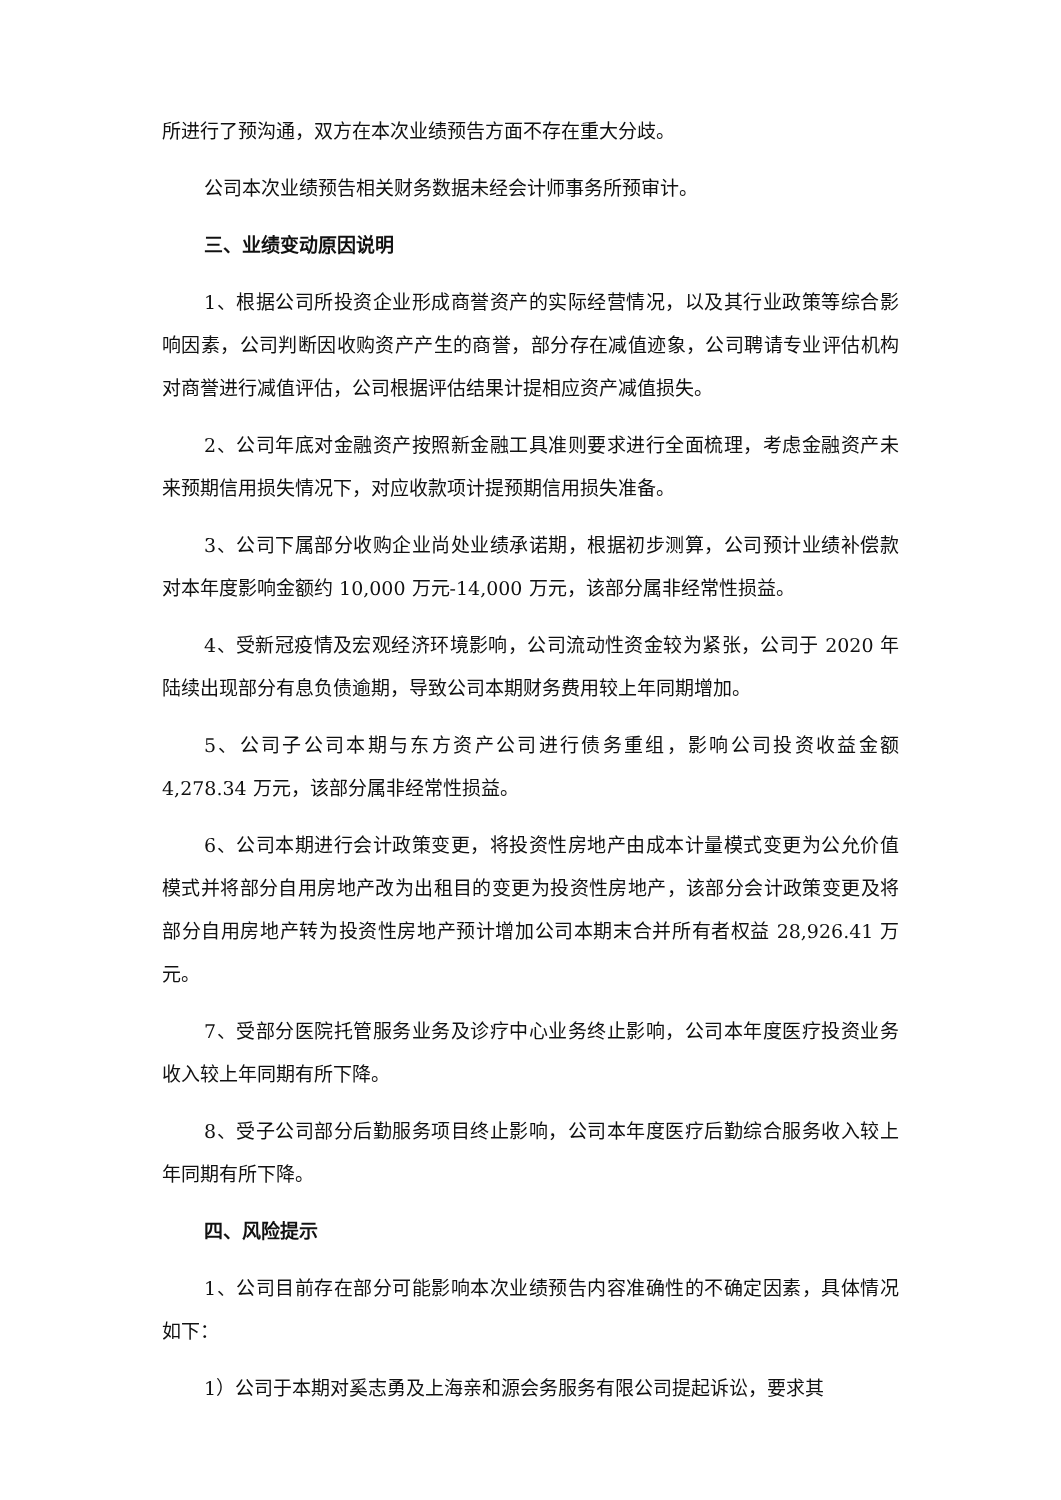所进行了预沟通，双方在本次业绩预告方面不存在重大分歧。
公司本次业绩预告相关财务数据未经会计师事务所预审计。
三、业绩变动原因说明
1、根据公司所投资企业形成商誉资产的实际经营情况，以及其行业政策等综合影响因素，公司判断因收购资产产生的商誉，部分存在减值迹象，公司聘请专业评估机构对商誉进行减值评估，公司根据评估结果计提相应资产减值损失。
2、公司年底对金融资产按照新金融工具准则要求进行全面梳理，考虑金融资产未来预期信用损失情况下，对应收款项计提预期信用损失准备。
3、公司下属部分收购企业尚处业绩承诺期，根据初步测算，公司预计业绩补偿款对本年度影响金额约 10,000 万元-14,000 万元，该部分属非经常性损益。
4、受新冠疫情及宏观经济环境影响，公司流动性资金较为紧张，公司于 2020 年陆续出现部分有息负债逾期，导致公司本期财务费用较上年同期增加。
5、公司子公司本期与东方资产公司进行债务重组，影响公司投资收益金额 4,278.34 万元，该部分属非经常性损益。
6、公司本期进行会计政策变更，将投资性房地产由成本计量模式变更为公允价值模式并将部分自用房地产改为出租目的变更为投资性房地产，该部分会计政策变更及将部分自用房地产转为投资性房地产预计增加公司本期末合并所有者权益 28,926.41 万元。
7、受部分医院托管服务业务及诊疗中心业务终止影响，公司本年度医疗投资业务收入较上年同期有所下降。
8、受子公司部分后勤服务项目终止影响，公司本年度医疗后勤综合服务收入较上年同期有所下降。
四、风险提示
1、公司目前存在部分可能影响本次业绩预告内容准确性的不确定因素，具体情况如下：
1）公司于本期对奚志勇及上海亲和源会务服务有限公司提起诉讼，要求其